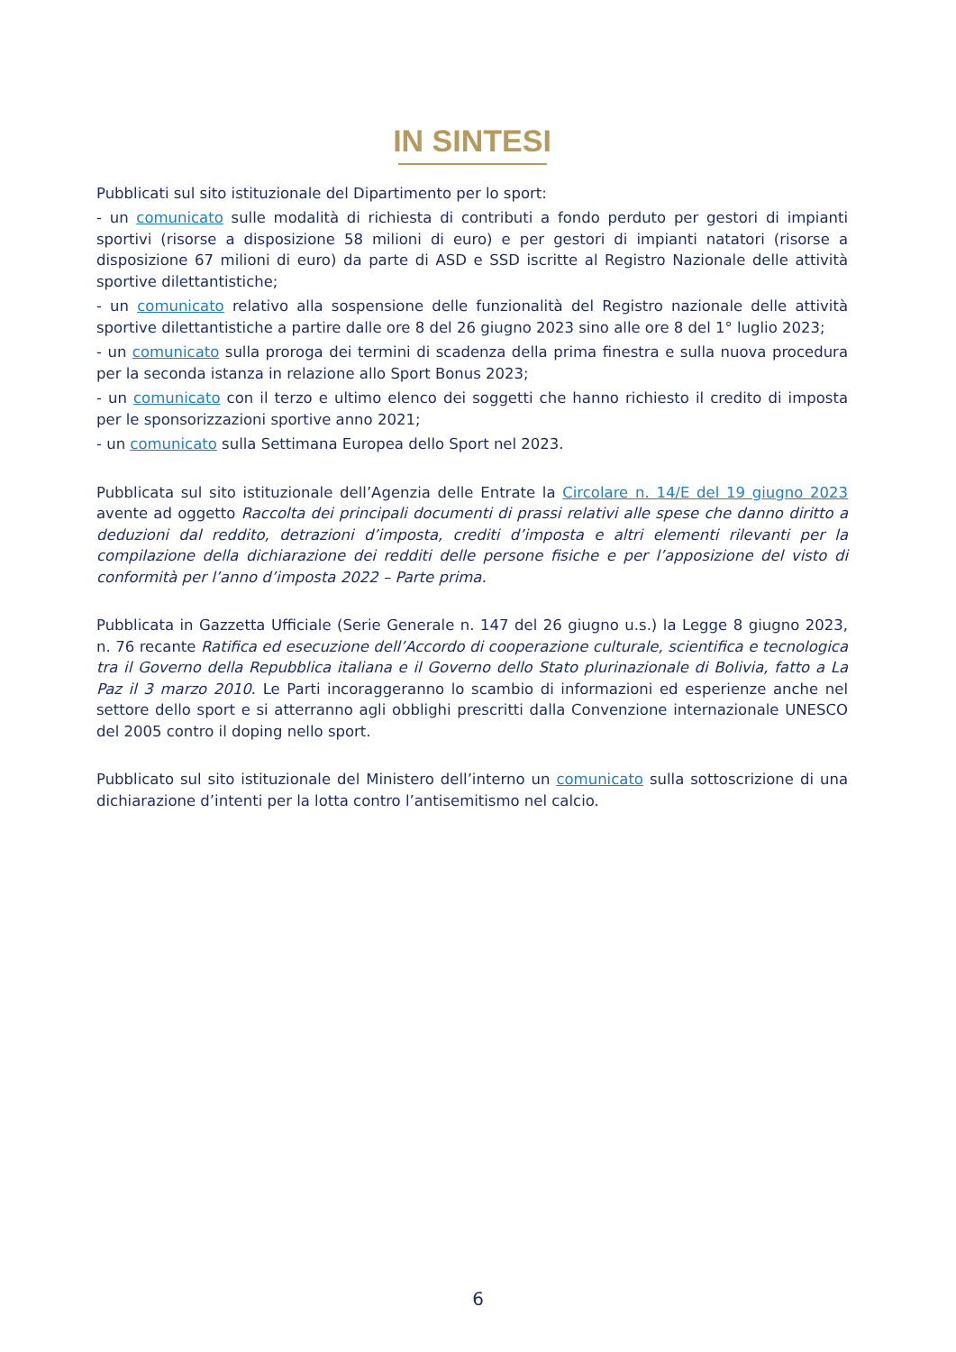IN SINTESI
Pubblicati sul sito istituzionale del Dipartimento per lo sport:
- un comunicato sulle modalità di richiesta di contributi a fondo perduto per gestori di impianti sportivi (risorse a disposizione 58 milioni di euro) e per gestori di impianti natatori (risorse a disposizione 67 milioni di euro) da parte di ASD e SSD iscritte al Registro Nazionale delle attività sportive dilettantistiche;
- un comunicato relativo alla sospensione delle funzionalità del Registro nazionale delle attività sportive dilettantistiche a partire dalle ore 8 del 26 giugno 2023 sino alle ore 8 del 1° luglio 2023;
- un comunicato sulla proroga dei termini di scadenza della prima finestra e sulla nuova procedura per la seconda istanza in relazione allo Sport Bonus 2023;
- un comunicato con il terzo e ultimo elenco dei soggetti che hanno richiesto il credito di imposta per le sponsorizzazioni sportive anno 2021;
- un comunicato sulla Settimana Europea dello Sport nel 2023.
Pubblicata sul sito istituzionale dell’Agenzia delle Entrate la Circolare n. 14/E del 19 giugno 2023 avente ad oggetto Raccolta dei principali documenti di prassi relativi alle spese che danno diritto a deduzioni dal reddito, detrazioni d’imposta, crediti d’imposta e altri elementi rilevanti per la compilazione della dichiarazione dei redditi delle persone fisiche e per l’apposizione del visto di conformità per l’anno d’imposta 2022 – Parte prima.
Pubblicata in Gazzetta Ufficiale (Serie Generale n. 147 del 26 giugno u.s.) la Legge 8 giugno 2023, n. 76 recante Ratifica ed esecuzione dell’Accordo di cooperazione culturale, scientifica e tecnologica tra il Governo della Repubblica italiana e il Governo dello Stato plurinazionale di Bolivia, fatto a La Paz il 3 marzo 2010. Le Parti incoraggeranno lo scambio di informazioni ed esperienze anche nel settore dello sport e si atterranno agli obblighi prescritti dalla Convenzione internazionale UNESCO del 2005 contro il doping nello sport.
Pubblicato sul sito istituzionale del Ministero dell’interno un comunicato sulla sottoscrizione di una dichiarazione d’intenti per la lotta contro l’antisemitismo nel calcio.
6